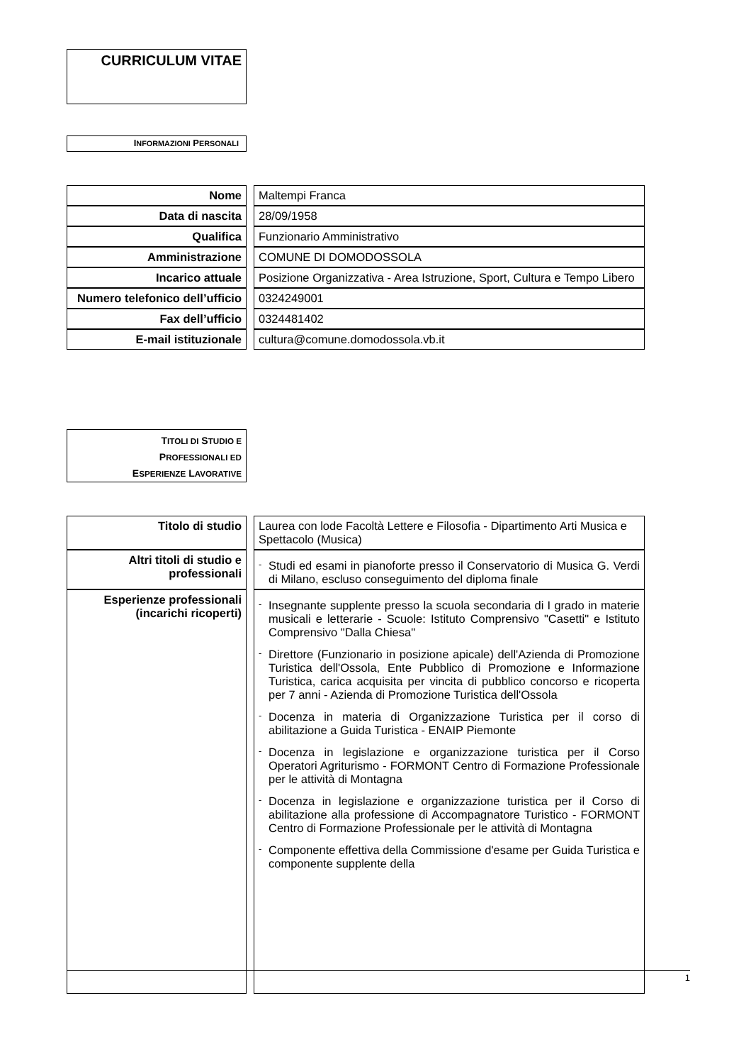CURRICULUM VITAE
INFORMAZIONI PERSONALI
| Nome | | Maltempi Franca |
| Data di nascita | | 28/09/1958 |
| Qualifica | | Funzionario Amministrativo |
| Amministrazione | | COMUNE DI DOMODOSSOLA |
| Incarico attuale | | Posizione Organizzativa - Area Istruzione, Sport, Cultura e Tempo Libero |
| Numero telefonico dell’ufficio | | 0324249001 |
| Fax dell’ufficio | | 0324481402 |
| E-mail istituzionale | | cultura@comune.domodossola.vb.it |
TITOLI DI STUDIO E
PROFESSIONALI ED
ESPERIENZE LAVORATIVE
| Titolo di studio | | Laurea con lode Facoltà Lettere e Filosofia - Dipartimento Arti Musica e Spettacolo (Musica) |
| Altri titoli di studio e professionali | | - Studi ed esami in pianoforte presso il Conservatorio di Musica G. Verdi di Milano, escluso conseguimento del diploma finale |
| Esperienze professionali (incarichi ricoperti) | | - Insegnante supplente presso la scuola secondaria di I grado in materie musicali e letterarie - Scuole: Istituto Comprensivo "Casetti" e Istituto Comprensivo "Dalla Chiesa" - Direttore (Funzionario in posizione apicale) dell'Azienda di Promozione Turistica dell'Ossola, Ente Pubblico di Promozione e Informazione Turistica, carica acquisita per vincita di pubblico concorso e ricoperta per 7 anni - Azienda di Promozione Turistica dell'Ossola - Docenza in materia di Organizzazione Turistica per il corso di abilitazione a Guida Turistica - ENAIP Piemonte - Docenza in legislazione e organizzazione turistica per il Corso Operatori Agriturismo - FORMONT Centro di Formazione Professionale per le attività di Montagna - Docenza in legislazione e organizzazione turistica per il Corso di abilitazione alla professione di Accompagnatore Turistico - FORMONT Centro di Formazione Professionale per le attività di Montagna - Componente effettiva della Commissione d'esame per Guida Turistica e componente supplente della |
1